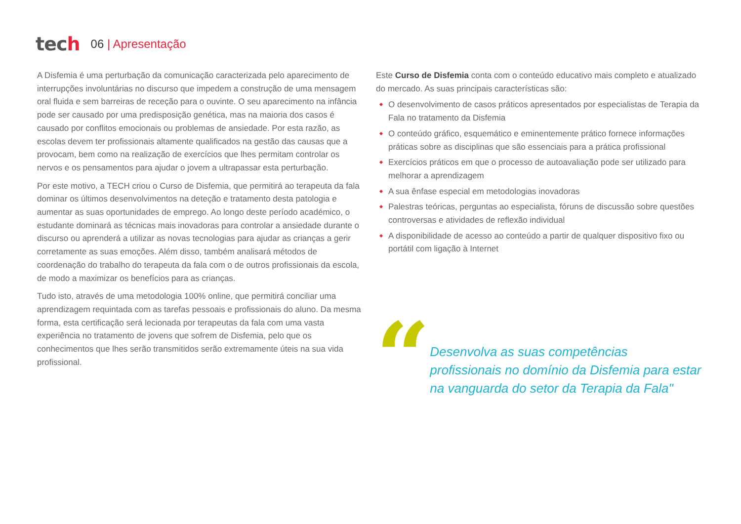tech
06 | Apresentação
A Disfemia é uma perturbação da comunicação caracterizada pelo aparecimento de interrupções involuntárias no discurso que impedem a construção de uma mensagem oral fluida e sem barreiras de receção para o ouvinte. O seu aparecimento na infância pode ser causado por uma predisposição genética, mas na maioria dos casos é causado por conflitos emocionais ou problemas de ansiedade. Por esta razão, as escolas devem ter profissionais altamente qualificados na gestão das causas que a provocam, bem como na realização de exercícios que lhes permitam controlar os nervos e os pensamentos para ajudar o jovem a ultrapassar esta perturbação.
Por este motivo, a TECH criou o Curso de Disfemia, que permitirá ao terapeuta da fala dominar os últimos desenvolvimentos na deteção e tratamento desta patologia e aumentar as suas oportunidades de emprego. Ao longo deste período académico, o estudante dominará as técnicas mais inovadoras para controlar a ansiedade durante o discurso ou aprenderá a utilizar as novas tecnologias para ajudar as crianças a gerir corretamente as suas emoções. Além disso, também analisará métodos de coordenação do trabalho do terapeuta da fala com o de outros profissionais da escola, de modo a maximizar os benefícios para as crianças.
Tudo isto, através de uma metodologia 100% online, que permitirá conciliar uma aprendizagem requintada com as tarefas pessoais e profissionais do aluno. Da mesma forma, esta certificação será lecionada por terapeutas da fala com uma vasta experiência no tratamento de jovens que sofrem de Disfemia, pelo que os conhecimentos que lhes serão transmitidos serão extremamente úteis na sua vida profissional.
Este Curso de Disfemia conta com o conteúdo educativo mais completo e atualizado do mercado. As suas principais características são:
O desenvolvimento de casos práticos apresentados por especialistas de Terapia da Fala no tratamento da Disfemia
O conteúdo gráfico, esquemático e eminentemente prático fornece informações práticas sobre as disciplinas que são essenciais para a prática profissional
Exercícios práticos em que o processo de autoavaliação pode ser utilizado para melhorar a aprendizagem
A sua ênfase especial em metodologias inovadoras
Palestras teóricas, perguntas ao especialista, fóruns de discussão sobre questões controversas e atividades de reflexão individual
A disponibilidade de acesso ao conteúdo a partir de qualquer dispositivo fixo ou portátil com ligação à Internet
“
Desenvolva as suas competências profissionais no domínio da Disfemia para estar na vanguarda do setor da Terapia da Fala"